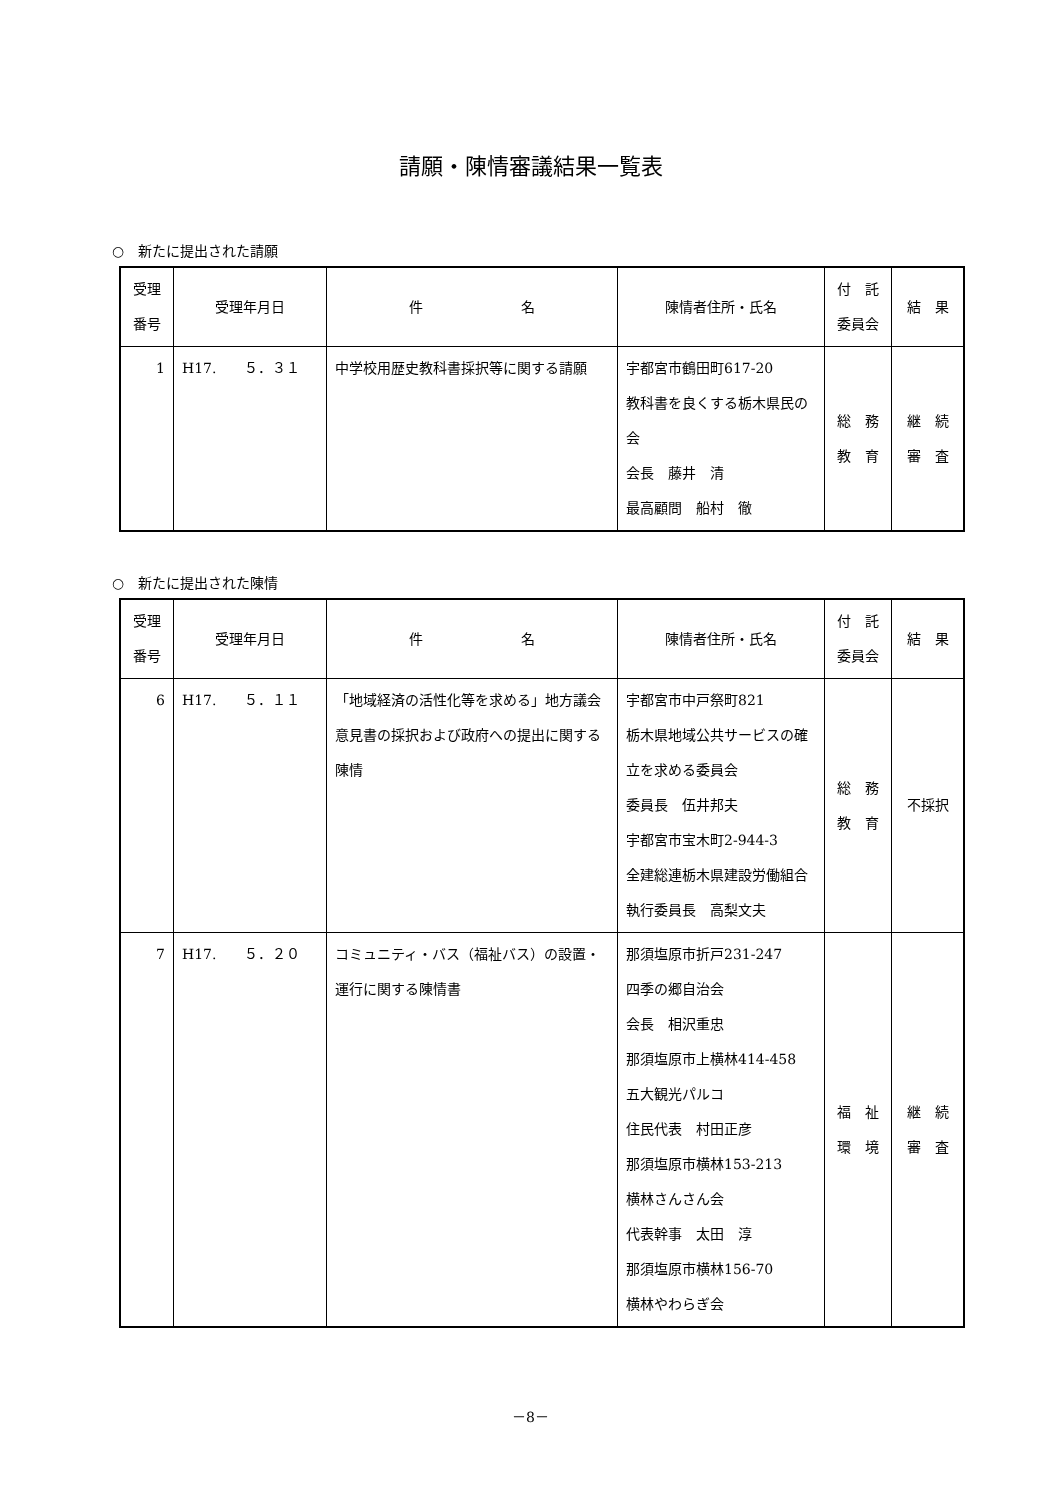請願・陳情審議結果一覧表
○　新たに提出された請願
| 受理 番号 | 受理年月日 | 件 名 | 陳情者住所・氏名 | 付 託 委員会 | 結 果 |
| --- | --- | --- | --- | --- | --- |
| 1 | H17. ５．３１ | 中学校用歴史教科書採択等に関する請願 | 宇都宮市鶴田町617-20 教科書を良くする栃木県民の会 会長 藤井 清 最高顧問 船村 徹 | 総 務 教 育 | 継 続 審 査 |
○　新たに提出された陳情
| 受理 番号 | 受理年月日 | 件 名 | 陳情者住所・氏名 | 付 託 委員会 | 結 果 |
| --- | --- | --- | --- | --- | --- |
| 6 | H17. ５．１１ | 「地域経済の活性化等を求める」地方議会意見書の採択および政府への提出に関する陳情 | 宇都宮市中戸祭町821 栃木県地域公共サービスの確立を求める委員会 委員長 伍井邦夫 宇都宮市宝木町2-944-3 全建総連栃木県建設労働組合 執行委員長 高梨文夫 | 総 務 教 育 | 不採択 |
| 7 | H17. ５．２０ | コミュニティ・バス（福祉バス）の設置・運行に関する陳情書 | 那須塩原市折戸231-247 四季の郷自治会 会長 相沢重忠 那須塩原市上横林414-458 五大観光パルコ 住民代表 村田正彦 那須塩原市横林153-213 横林さんさん会 代表幹事 太田 淳 那須塩原市横林156-70 横林やわらぎ会 | 福 祉 環 境 | 継 続 審 査 |
－8－